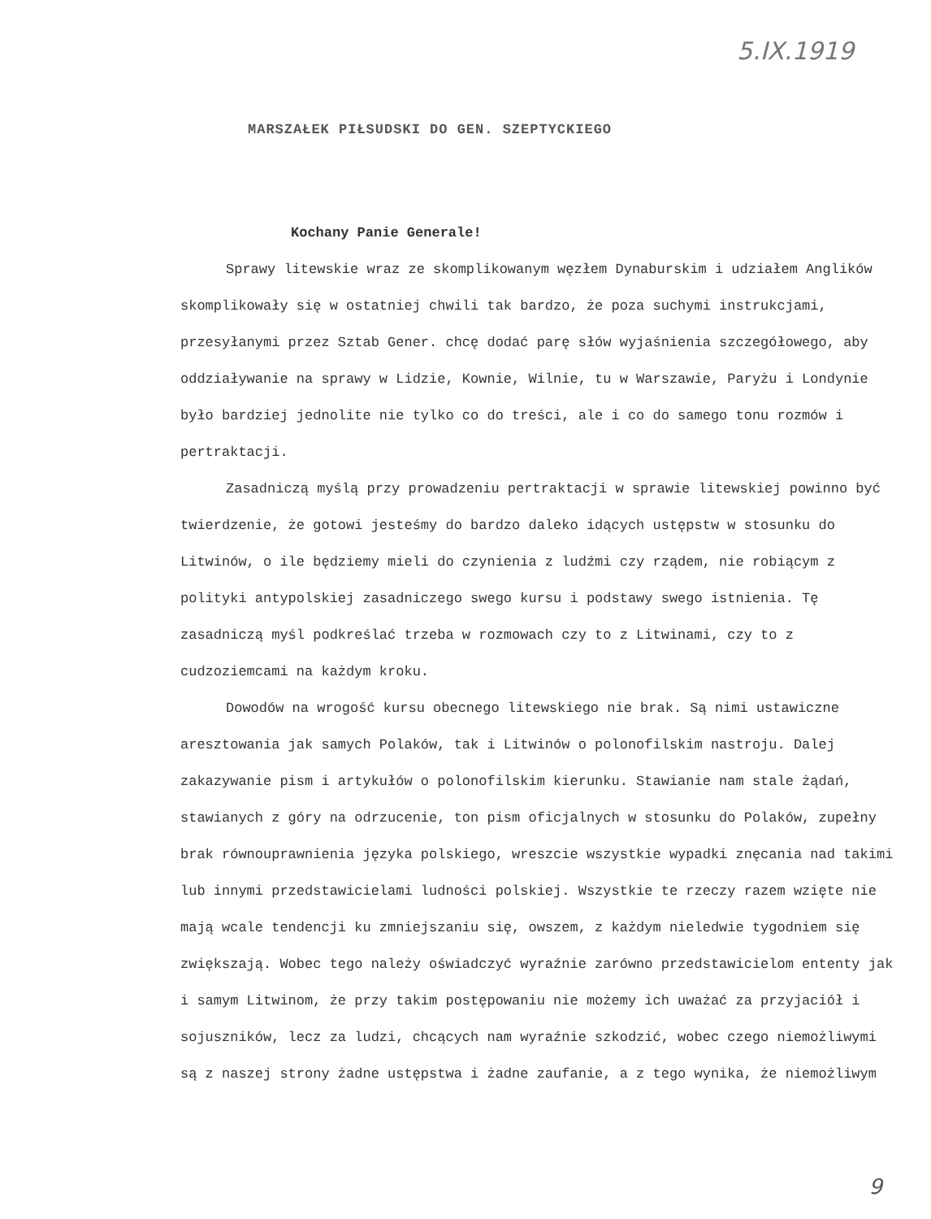5.IX.1919
MARSZAŁEK PIŁSUDSKI DO GEN. SZEPTYCKIEGO
Kochany Panie Generale!
Sprawy litewskie wraz ze skomplikowanym węzłem Dynaburskim i udziałem Anglików skomplikowały się w ostatniej chwili tak bardzo, że poza suchymi instrukcjami, przesyłanymi przez Sztab Gener. chcę dodać parę słów wyjaśnienia szczegółowego, aby oddziaływanie na sprawy w Lidzie, Kownie, Wilnie, tu w Warszawie, Paryżu i Londynie było bardziej jednolite nie tylko co do treści, ale i co do samego tonu rozmów i pertraktacji.
Zasadniczą myślą przy prowadzeniu pertraktacji w sprawie litewskiej powinno być twierdzenie, że gotowi jesteśmy do bardzo daleko idących ustępstw w stosunku do Litwinów, o ile będziemy mieli do czynienia z ludźmi czy rządem, nie robiącym z polityki antypolskiej zasadniczego swego kursu i podstawy swego istnienia. Tę zasadniczą myśl podkreślać trzeba w rozmowach czy to z Litwinami, czy to z cudzoziemcami na każdym kroku.
Dowodów na wrogość kursu obecnego litewskiego nie brak. Są nimi ustawiczne aresztowania jak samych Polaków, tak i Litwinów o polonofilskim nastroju. Dalej zakazywanie pism i artykułów o polonofilskim kierunku. Stawianie nam stale żądań, stawianych z góry na odrzucenie, ton pism oficjalnych w stosunku do Polaków, zupełny brak równouprawnienia języka polskiego, wreszcie wszystkie wypadki znęcania nad takimi lub innymi przedstawicielami ludności polskiej. Wszystkie te rzeczy razem wzięte nie mają wcale tendencji ku zmniejszaniu się, owszem, z każdym nieledwie tygodniem się zwiększają. Wobec tego należy oświadczyć wyraźnie zarówno przedstawicielom ententy jak i samym Litwinom, że przy takim postępowaniu nie możemy ich uważać za przyjaciół i sojuszników, lecz za ludzi, chcących nam wyraźnie szkodzić, wobec czego niemożliwymi są z naszej strony żadne ustępstwa i żadne zaufanie, a z tego wynika, że niemożliwym
9